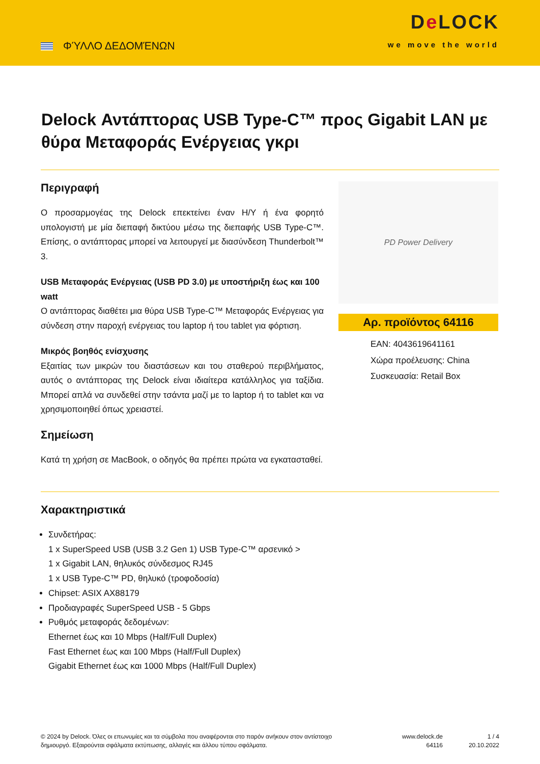ΦΎΛΛΟ ΔΕΔΟΜΈΝΩΝ
De LOCK
we move the world
Delock Αντάπτορας USB Type-C™ προς Gigabit LAN με θύρα Μεταφοράς Ενέργειας γκρι
Περιγραφή
Ο προσαρμογέας της Delock επεκτείνει έναν H/Y ή ένα φορητό υπολογιστή με μία διεπαφή δικτύου μέσω της διεπαφής USB Type-C™. Επίσης, ο αντάπτορας μπορεί να λειτουργεί με διασύνδεση Thunderbolt™ 3.
USB Μεταφοράς Ενέργειας (USB PD 3.0) με υποστήριξη έως και 100 watt
Ο αντάπτορας διαθέτει μια θύρα USB Type-C™ Μεταφοράς Ενέργειας για σύνδεση στην παροχή ενέργειας του laptop ή του tablet για φόρτιση.
Μικρός βοηθός ενίσχυσης
Εξαιτίας των μικρών του διαστάσεων και του σταθερού περιβλήματος, αυτός ο αντάπτορας της Delock είναι ιδιαίτερα κατάλληλος για ταξίδια. Μπορεί απλά να συνδεθεί στην τσάντα μαζί με το laptop ή το tablet και να χρησιμοποιηθεί όπως χρειαστεί.
Σημείωση
Κατά τη χρήση σε MacBook, ο οδηγός θα πρέπει πρώτα να εγκατασταθεί.
PD Power Delivery
Αρ. προϊόντος 64116
EAN: 4043619641161
Χώρα προέλευσης: China
Συσκευασία: Retail Box
Χαρακτηριστικά
Συνδετήρας:
1 x SuperSpeed USB (USB 3.2 Gen 1) USB Type-C™ αρσενικό >
1 x Gigabit LAN, θηλυκός σύνδεσμος RJ45
1 x USB Type-C™ PD, θηλυκό (τροφοδοσία)
Chipset: ASIX AX88179
Προδιαγραφές SuperSpeed USB - 5 Gbps
Ρυθμός μεταφοράς δεδομένων:
Ethernet έως και 10 Mbps (Half/Full Duplex)
Fast Ethernet έως και 100 Mbps (Half/Full Duplex)
Gigabit Ethernet έως και 1000 Mbps (Half/Full Duplex)
© 2024 by Delock. Όλες οι επωνυμίες και τα σύμβολα που αναφέρονται στο παρόν ανήκουν στον αντίστοιχο δημιουργό. Εξαιρούνται σφάλματα εκτύπωσης, αλλαγές και άλλου τύπου σφάλματα.
www.delock.de
64116
1 / 4
20.10.2022